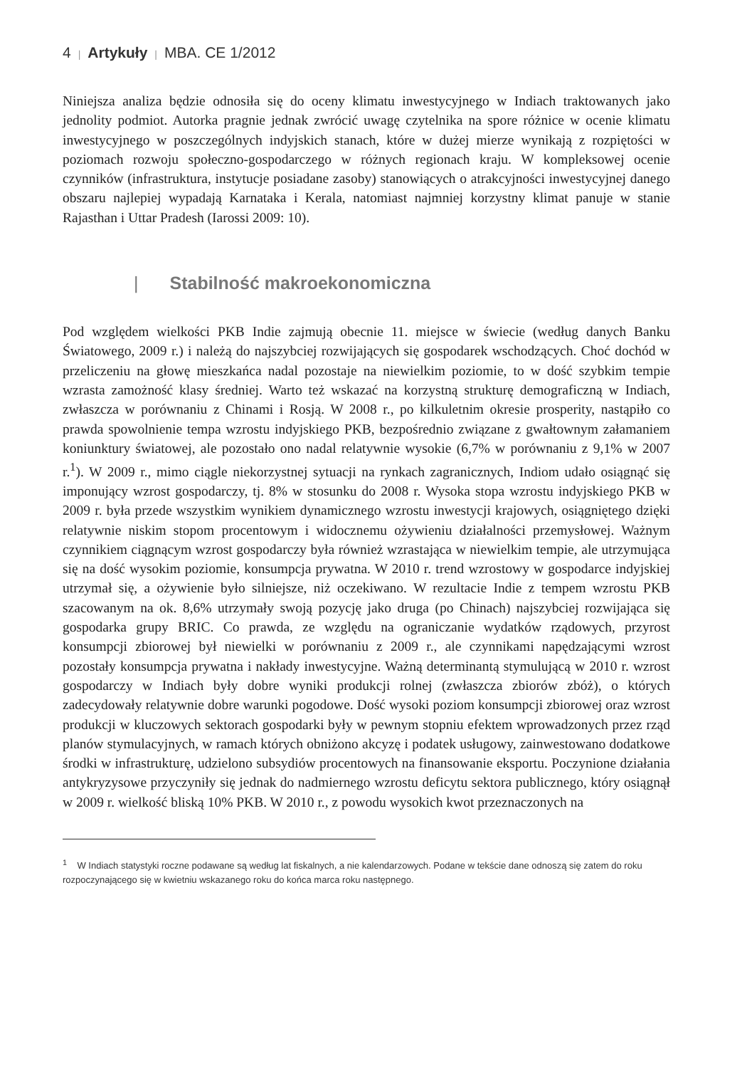4 | Artykuły | MBA. CE 1/2012
Niniejsza analiza będzie odnosiła się do oceny klimatu inwestycyjnego w Indiach traktowanych jako jednolity podmiot. Autorka pragnie jednak zwrócić uwagę czytelnika na spore różnice w ocenie klimatu inwestycyjnego w poszczególnych indyjskich stanach, które w dużej mierze wynikają z rozpiętości w poziomach rozwoju społeczno-gospodarczego w różnych regionach kraju. W kompleksowej ocenie czynników (infrastruktura, instytucje posiadane zasoby) stanowiących o atrakcyjności inwestycyjnej danego obszaru najlepiej wypadają Karnataka i Kerala, natomiast najmniej korzystny klimat panuje w stanie Rajasthan i Uttar Pradesh (Iarossi 2009: 10).
| Stabilność makroekonomiczna
Pod względem wielkości PKB Indie zajmują obecnie 11. miejsce w świecie (według danych Banku Światowego, 2009 r.) i należą do najszybciej rozwijających się gospodarek wschodzących. Choć dochód w przeliczeniu na głowę mieszkańca nadal pozostaje na niewielkim poziomie, to w dość szybkim tempie wzrasta zamożność klasy średniej. Warto też wskazać na korzystną strukturę demograficzną w Indiach, zwłaszcza w porównaniu z Chinami i Rosją. W 2008 r., po kilkuletnim okresie prosperity, nastąpiło co prawda spowolnienie tempa wzrostu indyjskiego PKB, bezpośrednio związane z gwałtownym załamaniem koniunktury światowej, ale pozostało ono nadal relatywnie wysokie (6,7% w porównaniu z 9,1% w 2007 r.<sup>1</sup>). W 2009 r., mimo ciągle niekorzystnej sytuacji na rynkach zagranicznych, Indiom udało osiągnąć się imponujący wzrost gospodarczy, tj. 8% w stosunku do 2008 r. Wysoka stopa wzrostu indyjskiego PKB w 2009 r. była przede wszystkim wynikiem dynamicznego wzrostu inwestycji krajowych, osiągniętego dzięki relatywnie niskim stopom procentowym i widocznemu ożywieniu działalności przemysłowej. Ważnym czynnikiem ciągnącym wzrost gospodarczy była również wzrastająca w niewielkim tempie, ale utrzymująca się na dość wysokim poziomie, konsumpcja prywatna. W 2010 r. trend wzrostowy w gospodarce indyjskiej utrzymał się, a ożywienie było silniejsze, niż oczekiwano. W rezultacie Indie z tempem wzrostu PKB szacowanym na ok. 8,6% utrzymały swoją pozycję jako druga (po Chinach) najszybciej rozwijająca się gospodarka grupy BRIC. Co prawda, ze względu na ograniczanie wydatków rządowych, przyrost konsumpcji zbiorowej był niewielki w porównaniu z 2009 r., ale czynnikami napędzającymi wzrost pozostały konsumpcja prywatna i nakłady inwestycyjne. Ważną determinantą stymulującą w 2010 r. wzrost gospodarczy w Indiach były dobre wyniki produkcji rolnej (zwłaszcza zbiorów zbóż), o których zadecydowały relatywnie dobre warunki pogodowe. Dość wysoki poziom konsumpcji zbiorowej oraz wzrost produkcji w kluczowych sektorach gospodarki były w pewnym stopniu efektem wprowadzonych przez rząd planów stymulacyjnych, w ramach których obniżono akcyzę i podatek usługowy, zainwestowano dodatkowe środki w infrastrukturę, udzielono subsydiów procentowych na finansowanie eksportu. Poczynione działania antykryzysowe przyczyniły się jednak do nadmiernego wzrostu deficytu sektora publicznego, który osiągnął w 2009 r. wielkość bliską 10% PKB. W 2010 r., z powodu wysokich kwot przeznaczonych na
<sup>1</sup> W Indiach statystyki roczne podawane są według lat fiskalnych, a nie kalendarzowych. Podane w tekście dane odnoszą się zatem do roku rozpoczynającego się w kwietniu wskazanego roku do końca marca roku następnego.